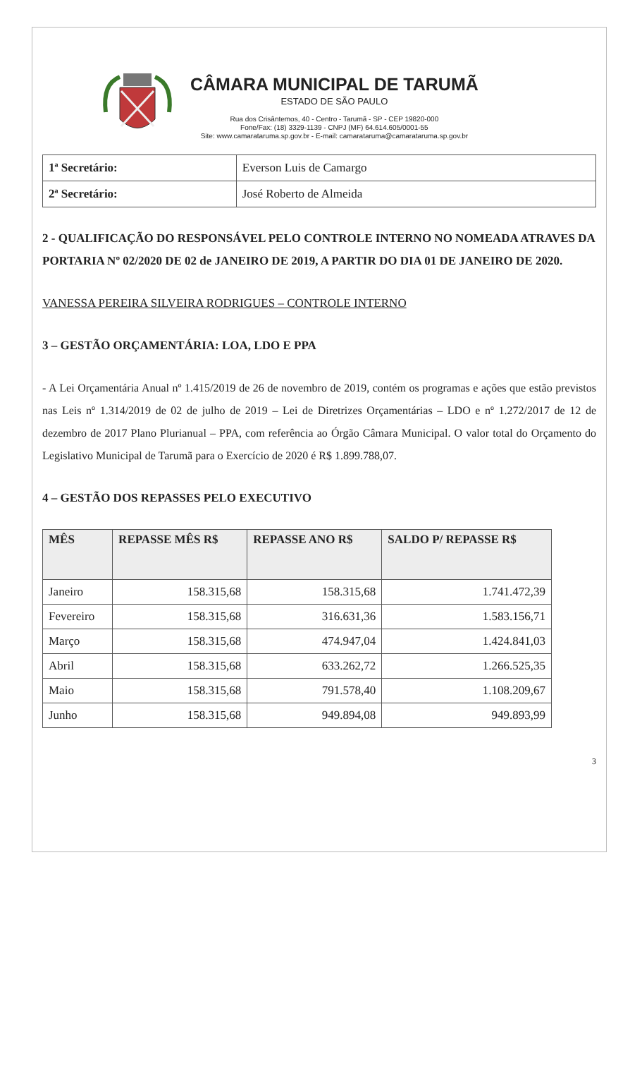CÂMARA MUNICIPAL DE TARUMÃ
ESTADO DE SÃO PAULO
Rua dos Crisântemos, 40 - Centro - Tarumã - SP - CEP 19820-000
Fone/Fax: (18) 3329-1139 - CNPJ (MF) 64.614.605/0001-55
Site: www.camarataruma.sp.gov.br - E-mail: camarataruma@camarataruma.sp.gov.br
| 1ª Secretário: | Everson Luis de Camargo |
| 2ª Secretário: | José Roberto de Almeida |
2 - QUALIFICAÇÃO DO RESPONSÁVEL PELO CONTROLE INTERNO NO NOMEADA ATRAVES DA PORTARIA Nº 02/2020 DE 02 de JANEIRO DE 2019, A PARTIR DO DIA 01 DE JANEIRO DE 2020.
VANESSA PEREIRA SILVEIRA RODRIGUES – CONTROLE INTERNO
3 – GESTÃO ORÇAMENTÁRIA: LOA, LDO E PPA
- A Lei Orçamentária Anual nº 1.415/2019 de 26 de novembro de 2019, contém os programas e ações que estão previstos nas Leis nº 1.314/2019 de 02 de julho de 2019 – Lei de Diretrizes Orçamentárias – LDO e nº 1.272/2017 de 12 de dezembro de 2017 Plano Plurianual – PPA, com referência ao Órgão Câmara Municipal. O valor total do Orçamento do Legislativo Municipal de Tarumã para o Exercício de 2020 é R$ 1.899.788,07.
4 – GESTÃO DOS REPASSES PELO EXECUTIVO
| MÊS | REPASSE MÊS R$ | REPASSE ANO R$ | SALDO P/ REPASSE R$ |
| --- | --- | --- | --- |
| Janeiro | 158.315,68 | 158.315,68 | 1.741.472,39 |
| Fevereiro | 158.315,68 | 316.631,36 | 1.583.156,71 |
| Março | 158.315,68 | 474.947,04 | 1.424.841,03 |
| Abril | 158.315,68 | 633.262,72 | 1.266.525,35 |
| Maio | 158.315,68 | 791.578,40 | 1.108.209,67 |
| Junho | 158.315,68 | 949.894,08 | 949.893,99 |
3